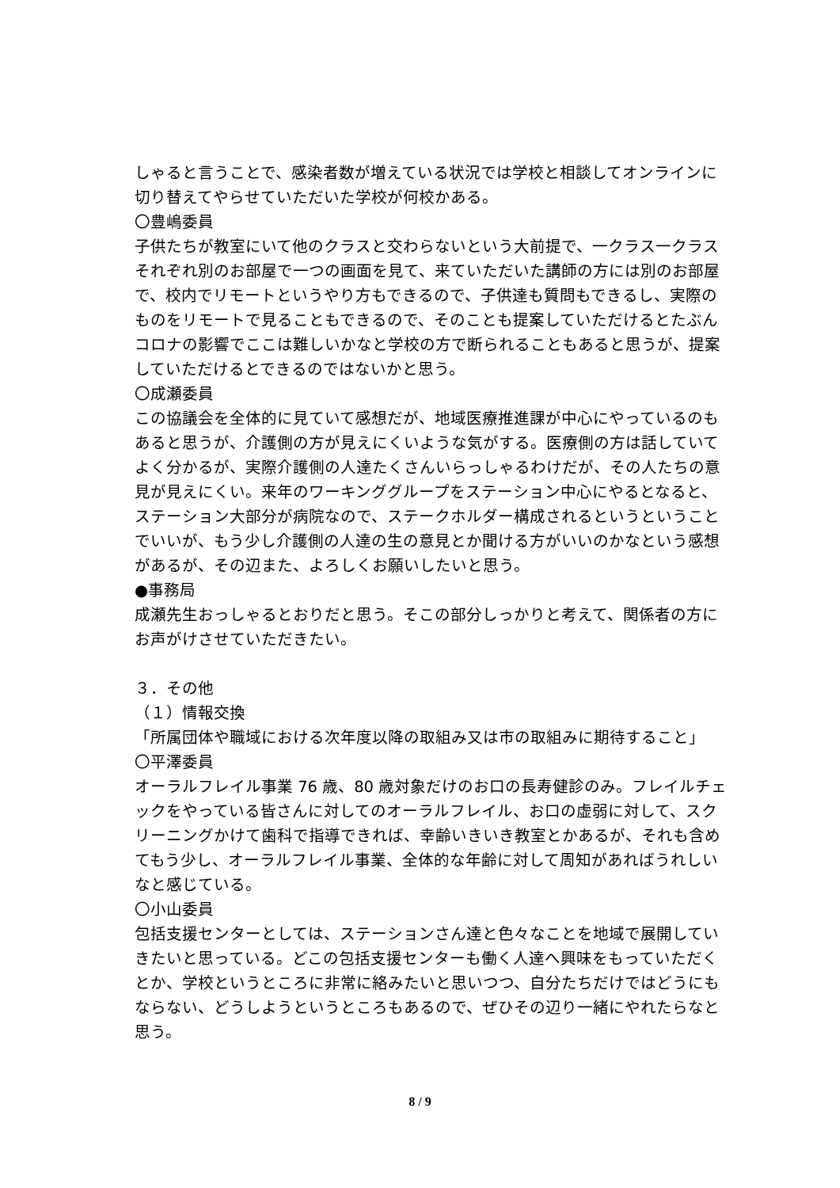しゃると言うことで、感染者数が増えている状況では学校と相談してオンラインに切り替えてやらせていただいた学校が何校かある。
〇豊嶋委員
子供たちが教室にいて他のクラスと交わらないという大前提で、一クラス一クラスそれぞれ別のお部屋で一つの画面を見て、来ていただいた講師の方には別のお部屋で、校内でリモートというやり方もできるので、子供達も質問もできるし、実際のものをリモートで見ることもできるので、そのことも提案していただけるとたぶんコロナの影響でここは難しいかなと学校の方で断られることもあると思うが、提案していただけるとできるのではないかと思う。
〇成瀬委員
この協議会を全体的に見ていて感想だが、地域医療推進課が中心にやっているのもあると思うが、介護側の方が見えにくいような気がする。医療側の方は話していてよく分かるが、実際介護側の人達たくさんいらっしゃるわけだが、その人たちの意見が見えにくい。来年のワーキンググループをステーション中心にやるとなると、ステーション大部分が病院なので、ステークホルダー構成されるというということでいいが、もう少し介護側の人達の生の意見とか聞ける方がいいのかなという感想があるが、その辺また、よろしくお願いしたいと思う。
●事務局
成瀬先生おっしゃるとおりだと思う。そこの部分しっかりと考えて、関係者の方にお声がけさせていただきたい。
３．その他
（１）情報交換
「所属団体や職域における次年度以降の取組み又は市の取組みに期待すること」
〇平澤委員
オーラルフレイル事業 76 歳、80 歳対象だけのお口の長寿健診のみ。フレイルチェックをやっている皆さんに対してのオーラルフレイル、お口の虚弱に対して、スクリーニングかけて歯科で指導できれば、幸齢いきいき教室とかあるが、それも含めてもう少し、オーラルフレイル事業、全体的な年齢に対して周知があればうれしいなと感じている。
〇小山委員
包括支援センターとしては、ステーションさん達と色々なことを地域で展開していきたいと思っている。どこの包括支援センターも働く人達へ興味をもっていただくとか、学校というところに非常に絡みたいと思いつつ、自分たちだけではどうにもならない、どうしようというところもあるので、ぜひその辺り一緒にやれたらなと思う。
8 / 9